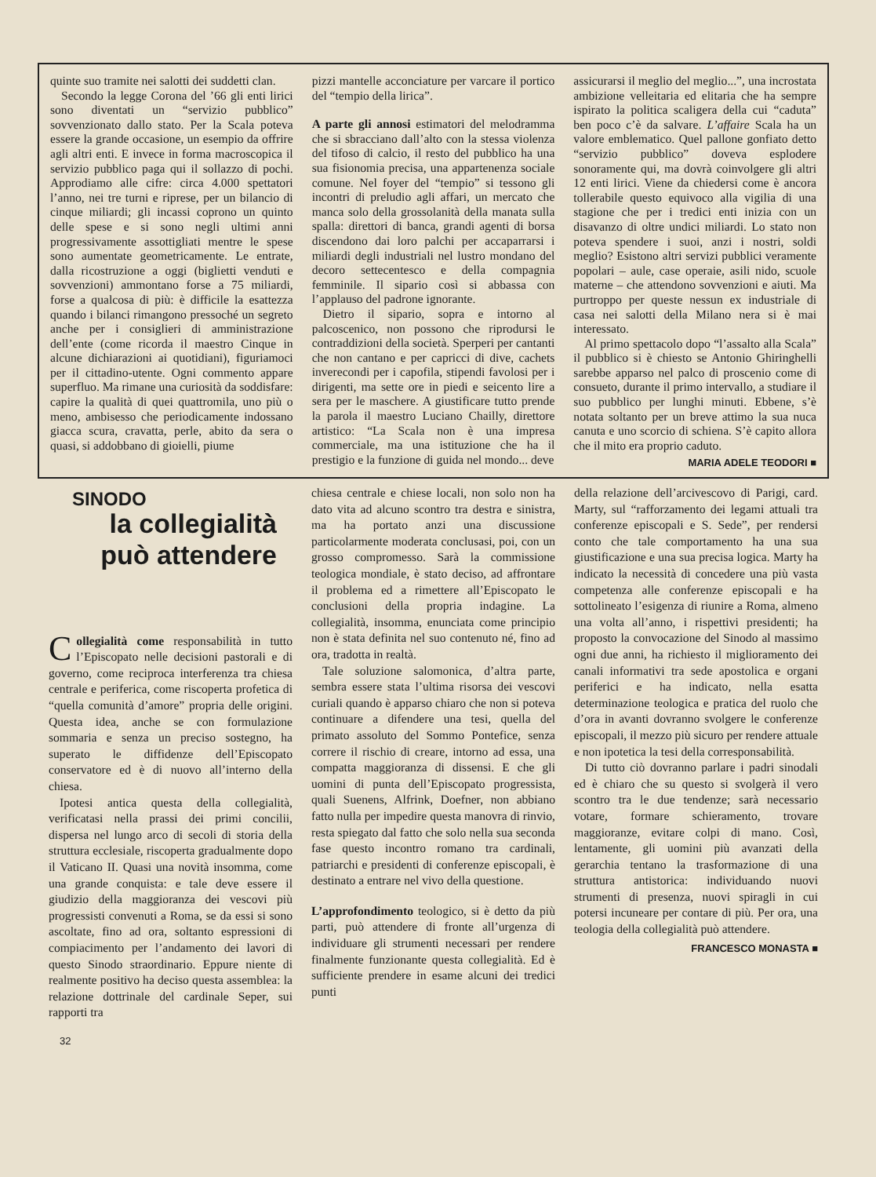quinte suo tramite nei salotti dei suddetti clan.
Secondo la legge Corona del ’66 gli enti lirici sono diventati un “servizio pubblico” sovvenzionato dallo stato. Per la Scala poteva essere la grande occasione, un esempio da offrire agli altri enti. E invece in forma macroscopica il servizio pubblico paga qui il sollazzo di pochi. Approdiamo alle cifre: circa 4.000 spettatori l’anno, nei tre turni e riprese, per un bilancio di cinque miliardi; gli incassi coprono un quinto delle spese e si sono negli ultimi anni progressivamente assottigliati mentre le spese sono aumentate geometricamente. Le entrate, dalla ricostruzione a oggi (biglietti venduti e sovvenzioni) ammontano forse a 75 miliardi, forse a qualcosa di più: è difficile la esattezza quando i bilanci rimangono pressoché un segreto anche per i consiglieri di amministrazione dell’ente (come ricorda il maestro Cinque in alcune dichiarazioni ai quotidiani), figuriamoci per il cittadino-utente. Ogni commento appare superfluo. Ma rimane una curiosità da soddisfare: capire la qualità di quei quattromila, uno più o meno, ambisesso che periodicamente indossano giacca scura, cravatta, perle, abito da sera o quasi, si addobbano di gioielli, piume
pizzi mantelle acconciature per varcare il portico del “tempio della lirica”.
A parte gli annosi estimatori del melodramma che si sbracciano dall’alto con la stessa violenza del tifoso di calcio, il resto del pubblico ha una sua fisionomia precisa, una appartenenza sociale comune. Nel foyer del “tempio” si tessono gli incontri di preludio agli affari, un mercato che manca solo della grossolanità della manata sulla spalla: direttori di banca, grandi agenti di borsa discendono dai loro palchi per accaparrarsi i miliardi degli industriali nel lustro mondano del decoro settecentesco e della compagnia femminile. Il sipario così si abbassa con l’applauso del padrone ignorante.
Dietro il sipario, sopra e intorno al palcoscenico, non possono che riprodursi le contraddizioni della società. Sperperi per cantanti che non cantano e per capricci di dive, cachets inverecondi per i capofila, stipendi favolosi per i dirigenti, ma sette ore in piedi e seicento lire a sera per le maschere. A giustificare tutto prende la parola il maestro Luciano Chailly, direttore artistico: “La Scala non è una impresa commerciale, ma una istituzione che ha il prestigio e la funzione di guida nel mondo... deve
assicurarsi il meglio del meglio...”, una incrostata ambizione velleitaria ed elitaria che ha sempre ispirato la politica scaligera della cui “caduta” ben poco c’è da salvare. L’affaire Scala ha un valore emblematico. Quel pallone gonfiato detto “servizio pubblico” doveva esplodere sonoramente qui, ma dovrà coinvolgere gli altri 12 enti lirici. Viene da chiedersi come è ancora tollerabile questo equivoco alla vigilia di una stagione che per i tredici enti inizia con un disavanzo di oltre undici miliardi. Lo stato non poteva spendere i suoi, anzi i nostri, soldi meglio? Esistono altri servizi pubblici veramente popolari – aule, case operaie, asili nido, scuole materne – che attendono sovvenzioni e aiuti. Ma purtroppo per queste nessun ex industriale di casa nei salotti della Milano nera si è mai interessato.
Al primo spettacolo dopo “l’assalto alla Scala” il pubblico si è chiesto se Antonio Ghiringhelli sarebbe apparso nel palco di proscenio come di consueto, durante il primo intervallo, a studiare il suo pubblico per lunghi minuti. Ebbene, s’è notata soltanto per un breve attimo la sua nuca canuta e uno scorcio di schiena. S’è capito allora che il mito era proprio caduto.
MARIA ADELE TEODORI ■
SINODO
la collegialità
può attendere
Collegialità come responsabilità in tutto l’Episcopato nelle decisioni pastorali e di governo, come reciproca interferenza tra chiesa centrale e periferica, come riscoperta profetica di “quella comunità d’amore” propria delle origini. Questa idea, anche se con formulazione sommaria e senza un preciso sostegno, ha superato le diffidenze dell’Episcopato conservatore ed è di nuovo all’interno della chiesa.
Ipotesi antica questa della collegialità, verificatasi nella prassi dei primi concilii, dispersa nel lungo arco di secoli di storia della struttura ecclesiale, riscoperta gradualmente dopo il Vaticano II. Quasi una novità insomma, come una grande conquista: e tale deve essere il giudizio della maggioranza dei vescovi più progressisti convenuti a Roma, se da essi si sono ascoltate, fino ad ora, soltanto espressioni di compiacimento per l’andamento dei lavori di questo Sinodo straordinario. Eppure niente di realmente positivo ha deciso questa assemblea: la relazione dottrinale del cardinale Seper, sui rapporti tra
32
chiesa centrale e chiese locali, non solo non ha dato vita ad alcuno scontro tra destra e sinistra, ma ha portato anzi una discussione particolarmente moderata conclusasi, poi, con un grosso compromesso. Sarà la commissione teologica mondiale, è stato deciso, ad affrontare il problema ed a rimettere all’Episcopato le conclusioni della propria indagine. La collegialità, insomma, enunciata come principio non è stata definita nel suo contenuto né, fino ad ora, tradotta in realtà.
Tale soluzione salomonica, d’altra parte, sembra essere stata l’ultima risorsa dei vescovi curiali quando è apparso chiaro che non si poteva continuare a difendere una tesi, quella del primato assoluto del Sommo Pontefice, senza correre il rischio di creare, intorno ad essa, una compatta maggioranza di dissensi. E che gli uomini di punta dell’Episcopato progressista, quali Suenens, Alfrink, Doefner, non abbiano fatto nulla per impedire questa manovra di rinvio, resta spiegato dal fatto che solo nella sua seconda fase questo incontro romano tra cardinali, patriarchi e presidenti di conferenze episcopali, è destinato a entrare nel vivo della questione.
L’approfondimento teologico, si è detto da più parti, può attendere di fronte all’urgenza di individuare gli strumenti necessari per rendere finalmente funzionante questa collegialità. Ed è sufficiente prendere in esame alcuni dei tredici punti
della relazione dell’arcivescovo di Parigi, card. Marty, sul “rafforzamento dei legami attuali tra conferenze episcopali e S. Sede”, per rendersi conto che tale comportamento ha una sua giustificazione e una sua precisa logica. Marty ha indicato la necessità di concedere una più vasta competenza alle conferenze episcopali e ha sottolineato l’esigenza di riunire a Roma, almeno una volta all’anno, i rispettivi presidenti; ha proposto la convocazione del Sinodo al massimo ogni due anni, ha richiesto il miglioramento dei canali informativi tra sede apostolica e organi periferici e ha indicato, nella esatta determinazione teologica e pratica del ruolo che d’ora in avanti dovranno svolgere le conferenze episcopali, il mezzo più sicuro per rendere attuale e non ipotetica la tesi della corresponsabilità.
Di tutto ciò dovranno parlare i padri sinodali ed è chiaro che su questo si svolgerà il vero scontro tra le due tendenze; sarà necessario votare, formare schieramento, trovare maggioranze, evitare colpi di mano. Così, lentamente, gli uomini più avanzati della gerarchia tentano la trasformazione di una struttura antistorica: individuando nuovi strumenti di presenza, nuovi spiragli in cui potersi incuneare per contare di più. Per ora, una teologia della collegialità può attendere.
FRANCESCO MONASTA ■